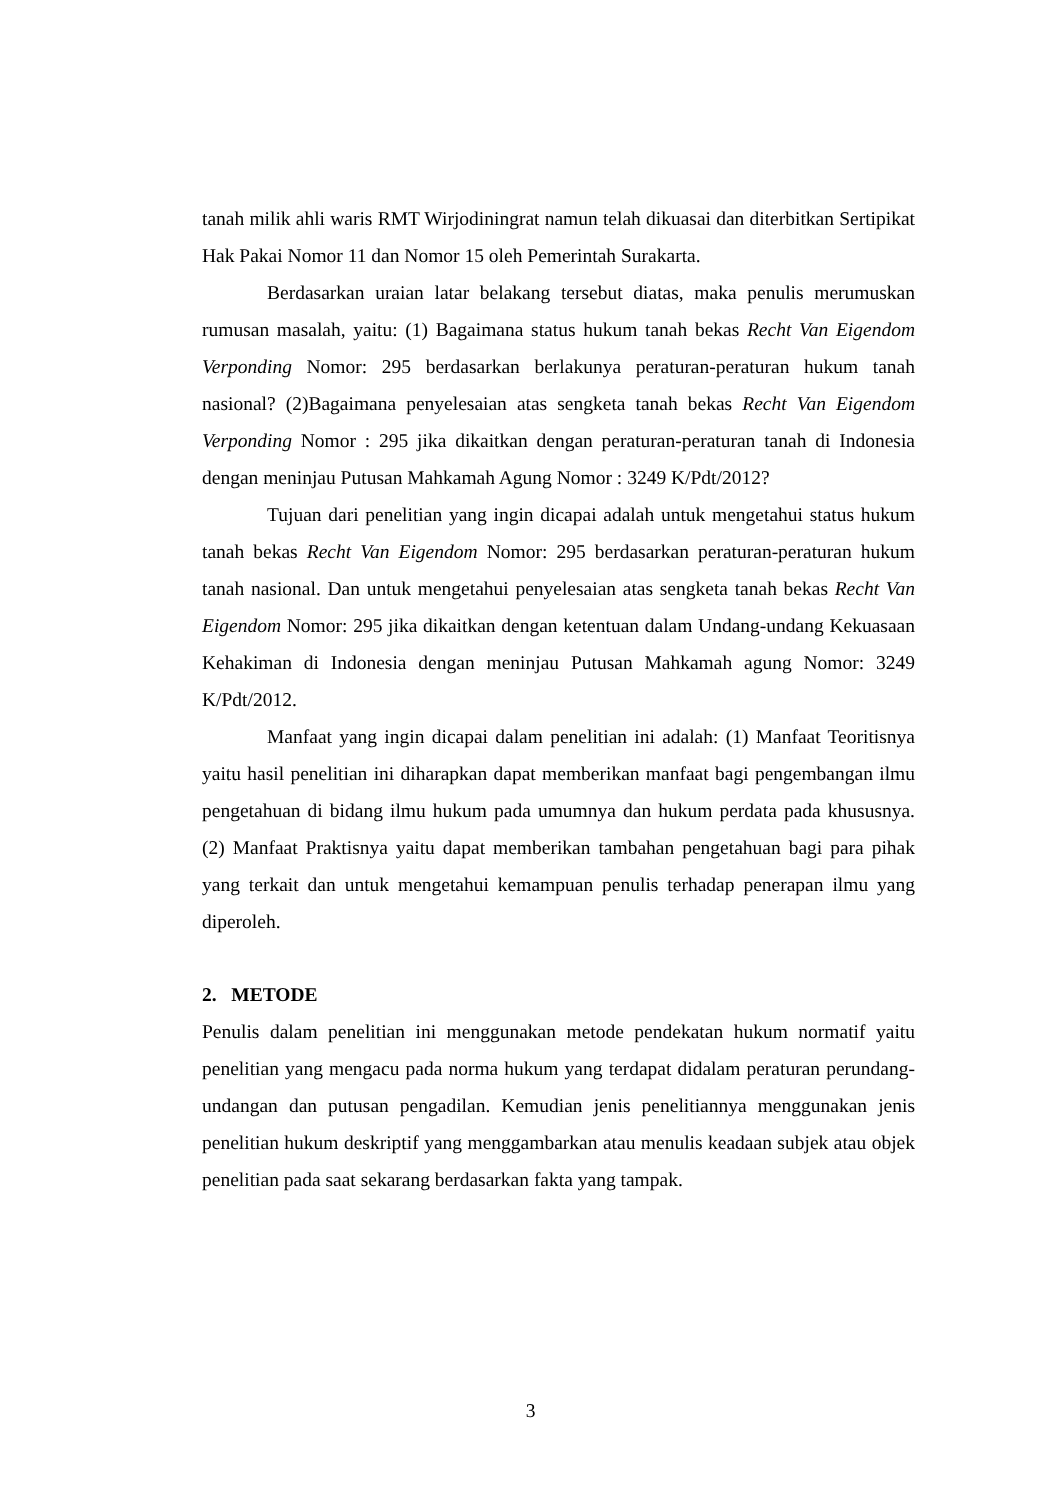tanah milik ahli waris RMT Wirjodiningrat namun telah dikuasai dan diterbitkan Sertipikat Hak Pakai Nomor 11 dan Nomor 15 oleh Pemerintah Surakarta.
Berdasarkan uraian latar belakang tersebut diatas, maka penulis merumuskan rumusan masalah, yaitu: (1) Bagaimana status hukum tanah bekas Recht Van Eigendom Verponding Nomor: 295 berdasarkan berlakunya peraturan-peraturan hukum tanah nasional? (2)Bagaimana penyelesaian atas sengketa tanah bekas Recht Van Eigendom Verponding Nomor : 295 jika dikaitkan dengan peraturan-peraturan tanah di Indonesia dengan meninjau Putusan Mahkamah Agung Nomor : 3249 K/Pdt/2012?
Tujuan dari penelitian yang ingin dicapai adalah untuk mengetahui status hukum tanah bekas Recht Van Eigendom Nomor: 295 berdasarkan peraturan-peraturan hukum tanah nasional. Dan untuk mengetahui penyelesaian atas sengketa tanah bekas Recht Van Eigendom Nomor: 295 jika dikaitkan dengan ketentuan dalam Undang-undang Kekuasaan Kehakiman di Indonesia dengan meninjau Putusan Mahkamah agung Nomor: 3249 K/Pdt/2012.
Manfaat yang ingin dicapai dalam penelitian ini adalah: (1) Manfaat Teoritisnya yaitu hasil penelitian ini diharapkan dapat memberikan manfaat bagi pengembangan ilmu pengetahuan di bidang ilmu hukum pada umumnya dan hukum perdata pada khususnya. (2) Manfaat Praktisnya yaitu dapat memberikan tambahan pengetahuan bagi para pihak yang terkait dan untuk mengetahui kemampuan penulis terhadap penerapan ilmu yang diperoleh.
2. METODE
Penulis dalam penelitian ini menggunakan metode pendekatan hukum normatif yaitu penelitian yang mengacu pada norma hukum yang terdapat didalam peraturan perundang-undangan dan putusan pengadilan. Kemudian jenis penelitiannya menggunakan jenis penelitian hukum deskriptif yang menggambarkan atau menulis keadaan subjek atau objek penelitian pada saat sekarang berdasarkan fakta yang tampak.
3